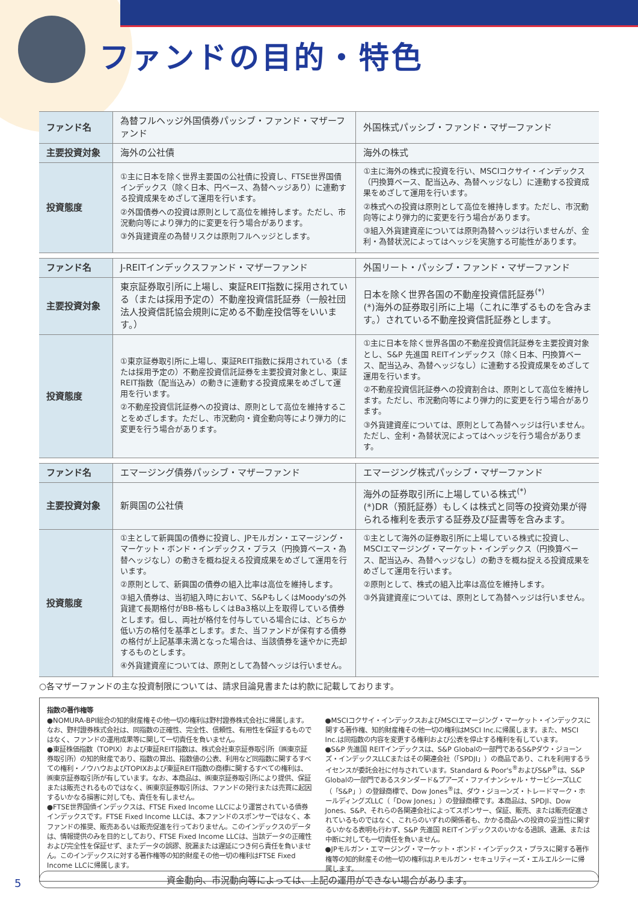ファンドの目的・特色
| ファンド名 | 為替フルヘッジ外国債券パッシブ・ファンド・マザーファンド | 外国株式パッシブ・ファンド・マザーファンド |
| 主要投資対象 | 海外の公社債 | 海外の株式 |
| 投資態度 | ①主に日本を除く世界主要国の公社債に投資し、FTSE世界国債インデックス（除く日本、円ベース、為替ヘッジあり）に連動する投資成果をめざして運用を行います。 ②外国債券への投資は原則として高位を維持します。ただし、市況動向等により弾力的に変更を行う場合があります。 ③外貨建資産の為替リスクは原則フルヘッジとします。 | ①主に海外の株式に投資を行い、MSCIコクサイ・インデックス（円換算ベース、配当込み、為替ヘッジなし）に連動する投資成果をめざして運用を行います。 ②株式への投資は原則として高位を維持します。ただし、市況動向等により弾力的に変更を行う場合があります。 ③組入外貨建資産については原則為替ヘッジは行いませんが、金利・為替状況によってはヘッジを実施する可能性があります。 |
| ファンド名 | J-REITインデックスファンド・マザーファンド | 外国リート・パッシブ・ファンド・マザーファンド |
| 主要投資対象 | 東京証券取引所に上場し、東証REIT指数に採用されている（または採用予定の）不動産投資信託証券（一般社団法人投資信託協会規則に定める不動産投信等をいいます。） | 日本を除く世界各国の不動産投資信託証券<sup>(*)</sup> (*)海外の証券取引所に上場（これに準ずるものを含みます。）されている不動産投資信託証券とします。 |
| 投資態度 | ①東京証券取引所に上場し、東証REIT指数に採用されている（または採用予定の）不動産投資信託証券を主要投資対象とし、東証REIT指数（配当込み）の動きに連動する投資成果をめざして運用を行います。 ②不動産投資信託証券への投資は、原則として高位を維持することをめざします。ただし、市況動向・資金動向等により弾力的に変更を行う場合があります。 | ①主に日本を除く世界各国の不動産投資信託証券を主要投資対象とし、S&P 先進国 REITインデックス（除く日本、円換算ベース、配当込み、為替ヘッジなし）に連動する投資成果をめざして運用を行います。 ②不動産投資信託証券への投資割合は、原則として高位を維持します。ただし、市況動向等により弾力的に変更を行う場合があります。 ③外貨建資産については、原則として為替ヘッジは行いません。ただし、金利・為替状況によってはヘッジを行う場合があります。 |
| ファンド名 | エマージング債券パッシブ・マザーファンド | エマージング株式パッシブ・マザーファンド |
| 主要投資対象 | 新興国の公社債 | 海外の証券取引所に上場している株式<sup>(*)</sup> (*)DR（預託証券）もしくは株式と同等の投資効果が得られる権利を表示する証券及び証書等を含みます。 |
| 投資態度 | ①主として新興国の債券に投資し、JPモルガン・エマージング・マーケット・ボンド・インデックス・プラス（円換算ベース・為替ヘッジなし）の動きを概ね捉える投資成果をめざして運用を行います。 ②原則として、新興国の債券の組入比率は高位を維持します。 ③組入債券は、当初組入時において、S&PもしくはMoody'sの外貨建て長期格付がBB-格もしくはBa3格以上を取得している債券とします。但し、両社が格付を付与している場合には、どちらか低い方の格付を基準とします。また、当ファンドが保有する債券の格付が上記基準未満となった場合は、当該債券を速やかに売却するものとします。 ④外貨建資産については、原則として為替ヘッジは行いません。 | ①主として海外の証券取引所に上場している株式に投資し、MSCIエマージング・マーケット・インデックス（円換算ベース、配当込み、為替ヘッジなし）の動きを概ね捉える投資成果をめざして運用を行います。 ②原則として、株式の組入比率は高位を維持します。 ③外貨建資産については、原則として為替ヘッジは行いません。 |
○各マザーファンドの主な投資制限については、請求目論見書または約款に記載しております。
指数の著作権等
●NOMURA-BPI総合の知的財産権その他一切の権利は野村證券株式会社に帰属します。なお、野村證券株式会社は、同指数の正確性、完全性、信頼性、有用性を保証するものではなく、ファンドの運用成果等に関して一切責任を負いません。
●東証株価指数（TOPIX）および東証REIT指数は、株式会社東京証券取引所（㈱東京証券取引所）の知的財産であり、指数の算出、指数値の公表、利用など同指数に関するすべての権利・ノウハウおよびTOPIXおよび東証REIT指数の商標に関するすべての権利は、㈱東京証券取引所が有しています。なお、本商品は、㈱東京証券取引所により提供、保証または販売されるものではなく、㈱東京証券取引所は、ファンドの発行または売買に起因するいかなる損害に対しても、責任を有しません。
●FTSE世界国債インデックスは、FTSE Fixed Income LLCにより運営されている債券インデックスです。FTSE Fixed Income LLCは、本ファンドのスポンサーではなく、本ファンドの推奨、販売あるいは販売促進を行っておりません。このインデックスのデータは、情報提供のみを目的としており、FTSE Fixed Income LLCは、当該データの正確性および完全性を保証せず、またデータの誤謬、脱漏または遅延につき何ら責任を負いません。このインデックスに対する著作権等の知的財産その他一切の権利はFTSE Fixed Income LLCに帰属します。
●MSCIコクサイ・インデックスおよびMSCIエマージング・マーケット・インデックスに関する著作権、知的財産権その他一切の権利はMSCI Inc.に帰属します。また、MSCI Inc.は同指数の内容を変更する権利および公表を停止する権利を有しています。
●S&P 先進国 REITインデックスは、S&P Globalの一部門であるS&Pダウ・ジョーンズ・インデックスLLCまたはその関連会社（「SPDJI」）の商品であり、これを利用するライセンスが委託会社に付与されています。Standard & Poor's<sup>®</sup>およびS&P<sup>®</sup>は、S&P Globalの一部門であるスタンダード&プアーズ・ファイナンシャル・サービシーズLLC（「S&P」）の登録商標で、Dow Jones<sup>®</sup>は、ダウ・ジョーンズ・トレードマーク・ホールディングズLLC（「Dow Jones」）の登録商標です。本商品は、SPDJI、Dow Jones、S&P、それらの各関連会社によってスポンサー、保証、販売、または販売促進されているものではなく、これらのいずれの関係者も、かかる商品への投資の妥当性に関するいかなる表明も行わず、S&P 先進国 REITインデックスのいかなる過誤、遺漏、または中断に対しても一切責任を負いません。
●JPモルガン・エマージング・マーケット・ボンド・インデックス・プラスに関する著作権等の知的財産その他一切の権利はJ.P.モルガン・セキュリティーズ・エルエルシーに帰属します。
5
資金動向、市況動向等によっては、上記の運用ができない場合があります。